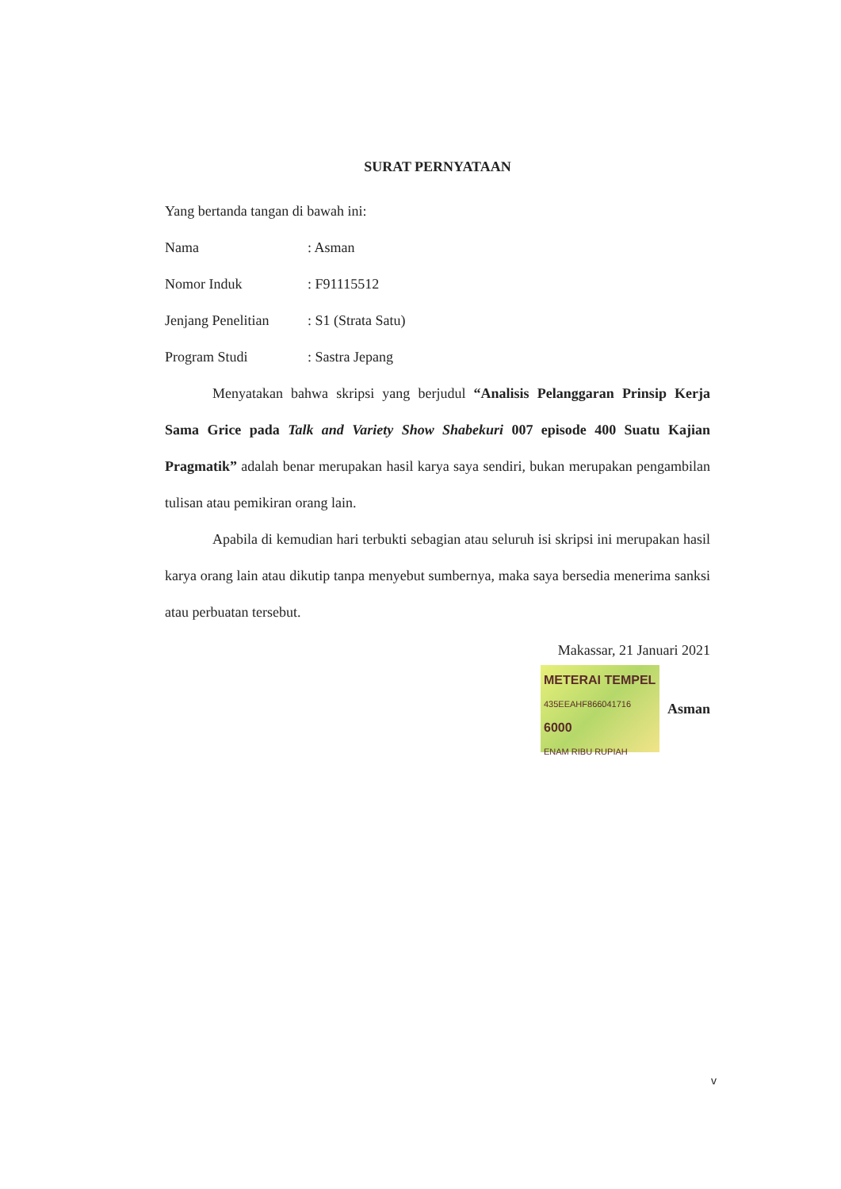SURAT PERNYATAAN
Yang bertanda tangan di bawah ini:
Nama: Asman
Nomor Induk: F91115512
Jenjang Penelitian: S1 (Strata Satu)
Program Studi: Sastra Jepang
Menyatakan bahwa skripsi yang berjudul “Analisis Pelanggaran Prinsip Kerja Sama Grice pada Talk and Variety Show Shabekuri 007 episode 400 Suatu Kajian Pragmatik” adalah benar merupakan hasil karya saya sendiri, bukan merupakan pengambilan tulisan atau pemikiran orang lain.
Apabila di kemudian hari terbukti sebagian atau seluruh isi skripsi ini merupakan hasil karya orang lain atau dikutip tanpa menyebut sumbernya, maka saya bersedia menerima sanksi atau perbuatan tersebut.
Makassar, 21 Januari 2021
METERAI TEMPEL
435EEAHF866041716
6000
ENAM RIBU RUPIAH
Asman
v